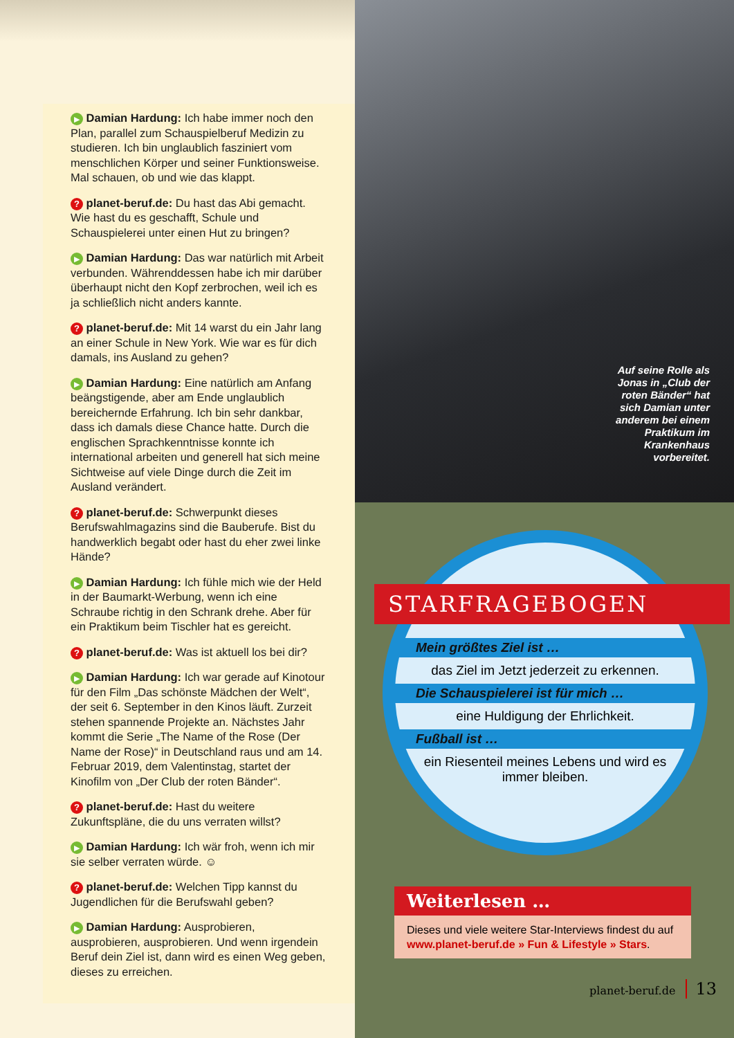▶ Damian Hardung: Ich habe immer noch den Plan, parallel zum Schauspielberuf Medizin zu studieren. Ich bin unglaublich fasziniert vom menschlichen Körper und seiner Funktionsweise. Mal schauen, ob und wie das klappt.
? planet-beruf.de: Du hast das Abi gemacht. Wie hast du es geschafft, Schule und Schauspielerei unter einen Hut zu bringen?
▶ Damian Hardung: Das war natürlich mit Arbeit verbunden. Währenddessen habe ich mir darüber überhaupt nicht den Kopf zerbrochen, weil ich es ja schließlich nicht anders kannte.
? planet-beruf.de: Mit 14 warst du ein Jahr lang an einer Schule in New York. Wie war es für dich damals, ins Ausland zu gehen?
▶ Damian Hardung: Eine natürlich am Anfang beängstigende, aber am Ende unglaublich bereichernde Erfahrung. Ich bin sehr dankbar, dass ich damals diese Chance hatte. Durch die englischen Sprachkenntnisse konnte ich international arbeiten und generell hat sich meine Sichtweise auf viele Dinge durch die Zeit im Ausland verändert.
? planet-beruf.de: Schwerpunkt dieses Berufswahlmagazins sind die Bauberufe. Bist du handwerklich begabt oder hast du eher zwei linke Hände?
▶ Damian Hardung: Ich fühle mich wie der Held in der Baumarkt-Werbung, wenn ich eine Schraube richtig in den Schrank drehe. Aber für ein Praktikum beim Tischler hat es gereicht.
? planet-beruf.de: Was ist aktuell los bei dir?
▶ Damian Hardung: Ich war gerade auf Kinotour für den Film „Das schönste Mädchen der Welt“, der seit 6. September in den Kinos läuft. Zurzeit stehen spannende Projekte an. Nächstes Jahr kommt die Serie „The Name of the Rose (Der Name der Rose)“ in Deutschland raus und am 14. Februar 2019, dem Valentinstag, startet der Kinofilm von „Der Club der roten Bänder“.
? planet-beruf.de: Hast du weitere Zukunftspläne, die du uns verraten willst?
▶ Damian Hardung: Ich wär froh, wenn ich mir sie selber verraten würde. ☺
? planet-beruf.de: Welchen Tipp kannst du Jugendlichen für die Berufswahl geben?
▶ Damian Hardung: Ausprobieren, ausprobieren, ausprobieren. Und wenn irgendein Beruf dein Ziel ist, dann wird es einen Weg geben, dieses zu erreichen.
Auf seine Rolle als Jonas in „Club der roten Bänder“ hat sich Damian unter anderem bei einem Praktikum im Krankenhaus vorbereitet.
STARFRAGEBOGEN
Mein größtes Ziel ist …
das Ziel im Jetzt jederzeit zu erkennen.
Die Schauspielerei ist für mich …
eine Huldigung der Ehrlichkeit.
Fußball ist …
ein Riesenteil meines Lebens und wird es immer bleiben.
Weiterlesen …
Dieses und viele weitere Star-Interviews findest du auf www.planet-beruf.de » Fun & Lifestyle » Stars.
planet-beruf.de 13